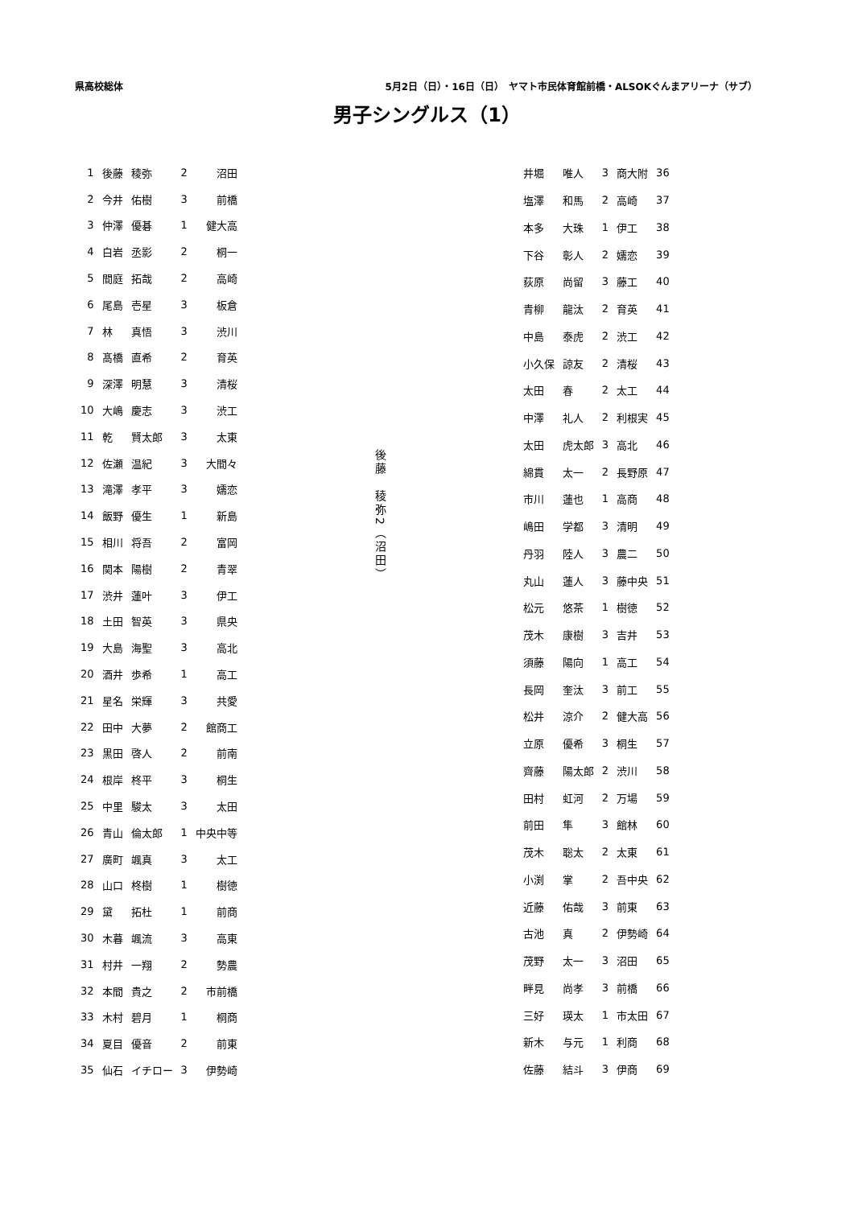県高校総体 5月2日（日）・16日（日）　ヤマト市民体育館前橋・ALSOKぐんまアリーナ（サブ）
男子シングルス（1）
| 1 | 後藤 | 稜弥 | 2 | 沼田 |
| 2 | 今井 | 佑樹 | 3 | 前橋 |
| 3 | 仲澤 | 優碁 | 1 | 健大高 |
| 4 | 白岩 | 丞影 | 2 | 桐一 |
| 5 | 間庭 | 拓哉 | 2 | 高崎 |
| 6 | 尾島 | 壱星 | 3 | 板倉 |
| 7 | 林 | 真悟 | 3 | 渋川 |
| 8 | 髙橋 | 直希 | 2 | 育英 |
| 9 | 深澤 | 明慧 | 3 | 清桜 |
| 10 | 大嶋 | 慶志 | 3 | 渋工 |
| 11 | 乾 | 賢太郎 | 3 | 太東 |
| 12 | 佐瀬 | 温紀 | 3 | 大間々 |
| 13 | 滝澤 | 孝平 | 3 | 嬬恋 |
| 14 | 飯野 | 優生 | 1 | 新島 |
| 15 | 相川 | 将吾 | 2 | 富岡 |
| 16 | 関本 | 陽樹 | 2 | 青翠 |
| 17 | 渋井 | 蓮叶 | 3 | 伊工 |
| 18 | 土田 | 智英 | 3 | 県央 |
| 19 | 大島 | 海聖 | 3 | 高北 |
| 20 | 酒井 | 歩希 | 1 | 高工 |
| 21 | 星名 | 栄輝 | 3 | 共愛 |
| 22 | 田中 | 大夢 | 2 | 館商工 |
| 23 | 黒田 | 啓人 | 2 | 前南 |
| 24 | 根岸 | 柊平 | 3 | 桐生 |
| 25 | 中里 | 駿太 | 3 | 太田 |
| 26 | 青山 | 倫太郎 | 1 | 中央中等 |
| 27 | 廣町 | 颯真 | 3 | 太工 |
| 28 | 山口 | 柊樹 | 1 | 樹徳 |
| 29 | 黛 | 拓杜 | 1 | 前商 |
| 30 | 木暮 | 颯流 | 3 | 高東 |
| 31 | 村井 | 一翔 | 2 | 勢農 |
| 32 | 本間 | 貴之 | 2 | 市前橋 |
| 33 | 木村 | 碧月 | 1 | 桐商 |
| 34 | 夏目 | 優音 | 2 | 前東 |
| 35 | 仙石 | イチロー | 3 | 伊勢崎 |
後藤　稜弥2（沼田）
| 井堀 | 唯人 | 3 | 商大附 | 36 |
| 塩澤 | 和馬 | 2 | 高崎 | 37 |
| 本多 | 大珠 | 1 | 伊工 | 38 |
| 下谷 | 彰人 | 2 | 嬬恋 | 39 |
| 荻原 | 尚留 | 3 | 藤工 | 40 |
| 青柳 | 龍汰 | 2 | 育英 | 41 |
| 中島 | 泰虎 | 2 | 渋工 | 42 |
| 小久保 | 諒友 | 2 | 清桜 | 43 |
| 太田 | 春 | 2 | 太工 | 44 |
| 中澤 | 礼人 | 2 | 利根実 | 45 |
| 太田 | 虎太郎 | 3 | 高北 | 46 |
| 綿貫 | 太一 | 2 | 長野原 | 47 |
| 市川 | 蓮也 | 1 | 高商 | 48 |
| 嶋田 | 学都 | 3 | 清明 | 49 |
| 丹羽 | 陸人 | 3 | 農二 | 50 |
| 丸山 | 蓮人 | 3 | 藤中央 | 51 |
| 松元 | 悠茶 | 1 | 樹徳 | 52 |
| 茂木 | 康樹 | 3 | 吉井 | 53 |
| 須藤 | 陽向 | 1 | 高工 | 54 |
| 長岡 | 奎汰 | 3 | 前工 | 55 |
| 松井 | 涼介 | 2 | 健大高 | 56 |
| 立原 | 優希 | 3 | 桐生 | 57 |
| 齊藤 | 陽太郎 | 2 | 渋川 | 58 |
| 田村 | 虹河 | 2 | 万場 | 59 |
| 前田 | 隼 | 3 | 館林 | 60 |
| 茂木 | 聡太 | 2 | 太東 | 61 |
| 小渕 | 掌 | 2 | 吾中央 | 62 |
| 近藤 | 佑哉 | 3 | 前東 | 63 |
| 古池 | 真 | 2 | 伊勢崎 | 64 |
| 茂野 | 太一 | 3 | 沼田 | 65 |
| 畔見 | 尚孝 | 3 | 前橋 | 66 |
| 三好 | 瑛太 | 1 | 市太田 | 67 |
| 新木 | 与元 | 1 | 利商 | 68 |
| 佐藤 | 結斗 | 3 | 伊商 | 69 |